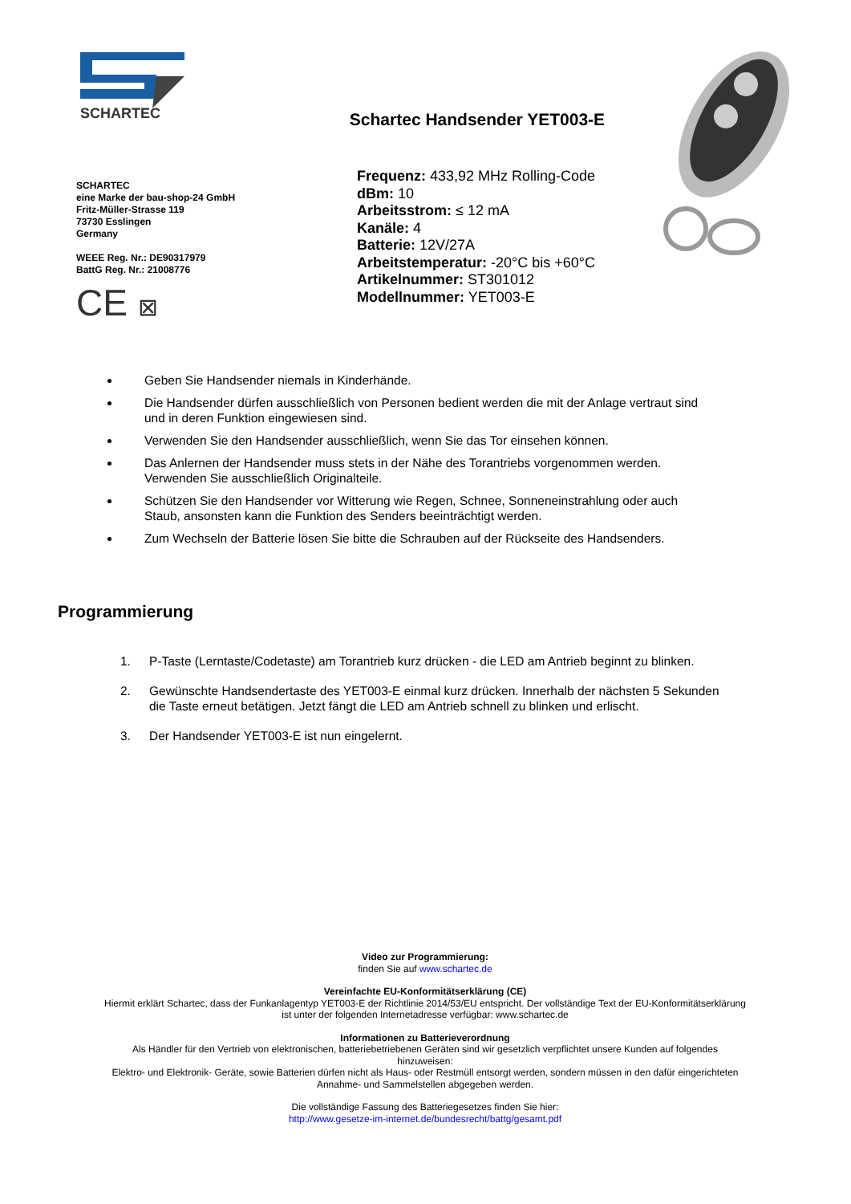SCHARTEC
SCHARTEC
eine Marke der bau-shop-24 GmbH
Fritz-Müller-Strasse 119
73730 Esslingen
Germany
WEEE Reg. Nr.: DE90317979
BattG Reg. Nr.: 21008776
CE ⊠
Schartec Handsender YET003-E
Frequenz: 433,92 MHz Rolling-Code
dBm: 10
Arbeitsstrom: ≤ 12 mA
Kanäle: 4
Batterie: 12V/27A
Arbeitstemperatur: -20°C bis +60°C
Artikelnummer: ST301012
Modellnummer: YET003-E
Geben Sie Handsender niemals in Kinderhände.
Die Handsender dürfen ausschließlich von Personen bedient werden die mit der Anlage vertraut sind und in deren Funktion eingewiesen sind.
Verwenden Sie den Handsender ausschließlich, wenn Sie das Tor einsehen können.
Das Anlernen der Handsender muss stets in der Nähe des Torantriebs vorgenommen werden. Verwenden Sie ausschließlich Originalteile.
Schützen Sie den Handsender vor Witterung wie Regen, Schnee, Sonneneinstrahlung oder auch Staub, ansonsten kann die Funktion des Senders beeinträchtigt werden.
Zum Wechseln der Batterie lösen Sie bitte die Schrauben auf der Rückseite des Handsenders.
Programmierung
1. P-Taste (Lerntaste/Codetaste) am Torantrieb kurz drücken - die LED am Antrieb beginnt zu blinken.
2. Gewünschte Handsendertaste des YET003-E einmal kurz drücken. Innerhalb der nächsten 5 Sekunden die Taste erneut betätigen. Jetzt fängt die LED am Antrieb schnell zu blinken und erlischt.
3. Der Handsender YET003-E ist nun eingelernt.
Video zur Programmierung:
finden Sie auf www.schartec.de
Vereinfachte EU-Konformitätserklärung (CE)
Hiermit erklärt Schartec, dass der Funkanlagentyp YET003-E der Richtlinie 2014/53/EU entspricht. Der vollständige Text der EU-Konformitätserklärung ist unter der folgenden Internetadresse verfügbar: www.schartec.de
Informationen zu Batterieverordnung
Als Händler für den Vertrieb von elektronischen, batteriebetriebenen Geräten sind wir gesetzlich verpflichtet unsere Kunden auf folgendes hinzuweisen:
Elektro- und Elektronik- Geräte, sowie Batterien dürfen nicht als Haus- oder Restmüll entsorgt werden, sondern müssen in den dafür eingerichteten Annahme- und Sammelstellen abgegeben werden.
Die vollständige Fassung des Batteriegesetzes finden Sie hier:
http://www.gesetze-im-internet.de/bundesrecht/battg/gesamt.pdf